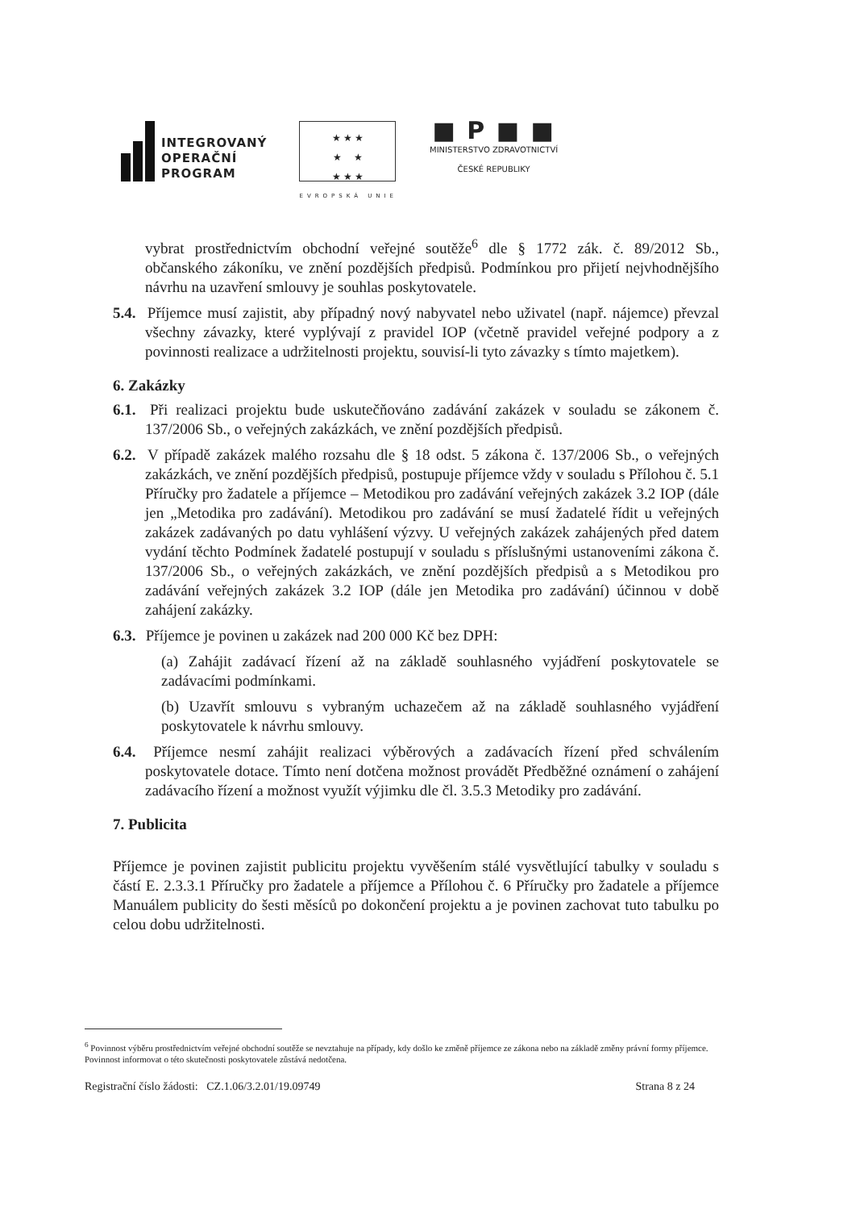INTEGROVANÝ
OPERAČNÍ
PROGRAM
★ ★ ★
★ ★
★ ★ ★
EVROPSKÁ UNIE
■ P ■ ■
MINISTERSTVO ZDRAVOTNICTVÍ
ČESKÉ REPUBLIKY
vybrat prostřednictvím obchodní veřejné soutěže<sup>6</sup> dle § 1772 zák. č. 89/2012 Sb., občanského zákoníku, ve znění pozdějších předpisů. Podmínkou pro přijetí nejvhodnějšího návrhu na uzavření smlouvy je souhlas poskytovatele.
5.4. Příjemce musí zajistit, aby případný nový nabyvatel nebo uživatel (např. nájemce) převzal všechny závazky, které vyplývají z pravidel IOP (včetně pravidel veřejné podpory a z povinnosti realizace a udržitelnosti projektu, souvisí-li tyto závazky s tímto majetkem).
6. Zakázky
6.1. Při realizaci projektu bude uskutečňováno zadávání zakázek v souladu se zákonem č. 137/2006 Sb., o veřejných zakázkách, ve znění pozdějších předpisů.
6.2. V případě zakázek malého rozsahu dle § 18 odst. 5 zákona č. 137/2006 Sb., o veřejných zakázkách, ve znění pozdějších předpisů, postupuje příjemce vždy v souladu s Přílohou č. 5.1 Příručky pro žadatele a příjemce – Metodikou pro zadávání veřejných zakázek 3.2 IOP (dále jen „Metodika pro zadávání). Metodikou pro zadávání se musí žadatelé řídit u veřejných zakázek zadávaných po datu vyhlášení výzvy. U veřejných zakázek zahájených před datem vydání těchto Podmínek žadatelé postupují v souladu s příslušnými ustanoveními zákona č. 137/2006 Sb., o veřejných zakázkách, ve znění pozdějších předpisů a s Metodikou pro zadávání veřejných zakázek 3.2 IOP (dále jen Metodika pro zadávání) účinnou v době zahájení zakázky.
6.3. Příjemce je povinen u zakázek nad 200 000 Kč bez DPH:
(a) Zahájit zadávací řízení až na základě souhlasného vyjádření poskytovatele se zadávacími podmínkami.
(b) Uzavřít smlouvu s vybraným uchazečem až na základě souhlasného vyjádření poskytovatele k návrhu smlouvy.
6.4. Příjemce nesmí zahájit realizaci výběrových a zadávacích řízení před schválením poskytovatele dotace. Tímto není dotčena možnost provádět Předběžné oznámení o zahájení zadávacího řízení a možnost využít výjimku dle čl. 3.5.3 Metodiky pro zadávání.
7. Publicita
Příjemce je povinen zajistit publicitu projektu vyvěšením stálé vysvětlující tabulky v souladu s částí E. 2.3.3.1 Příručky pro žadatele a příjemce a Přílohou č. 6 Příručky pro žadatele a příjemce Manuálem publicity do šesti měsíců po dokončení projektu a je povinen zachovat tuto tabulku po celou dobu udržitelnosti.
<sup>6</sup> Povinnost výběru prostřednictvím veřejné obchodní soutěže se nevztahuje na případy, kdy došlo ke změně příjemce ze zákona nebo na základě změny právní formy příjemce. Povinnost informovat o této skutečnosti poskytovatele zůstává nedotčena.
Registrační číslo žádosti: CZ.1.06/3.2.01/19.09749 Strana 8 z 24